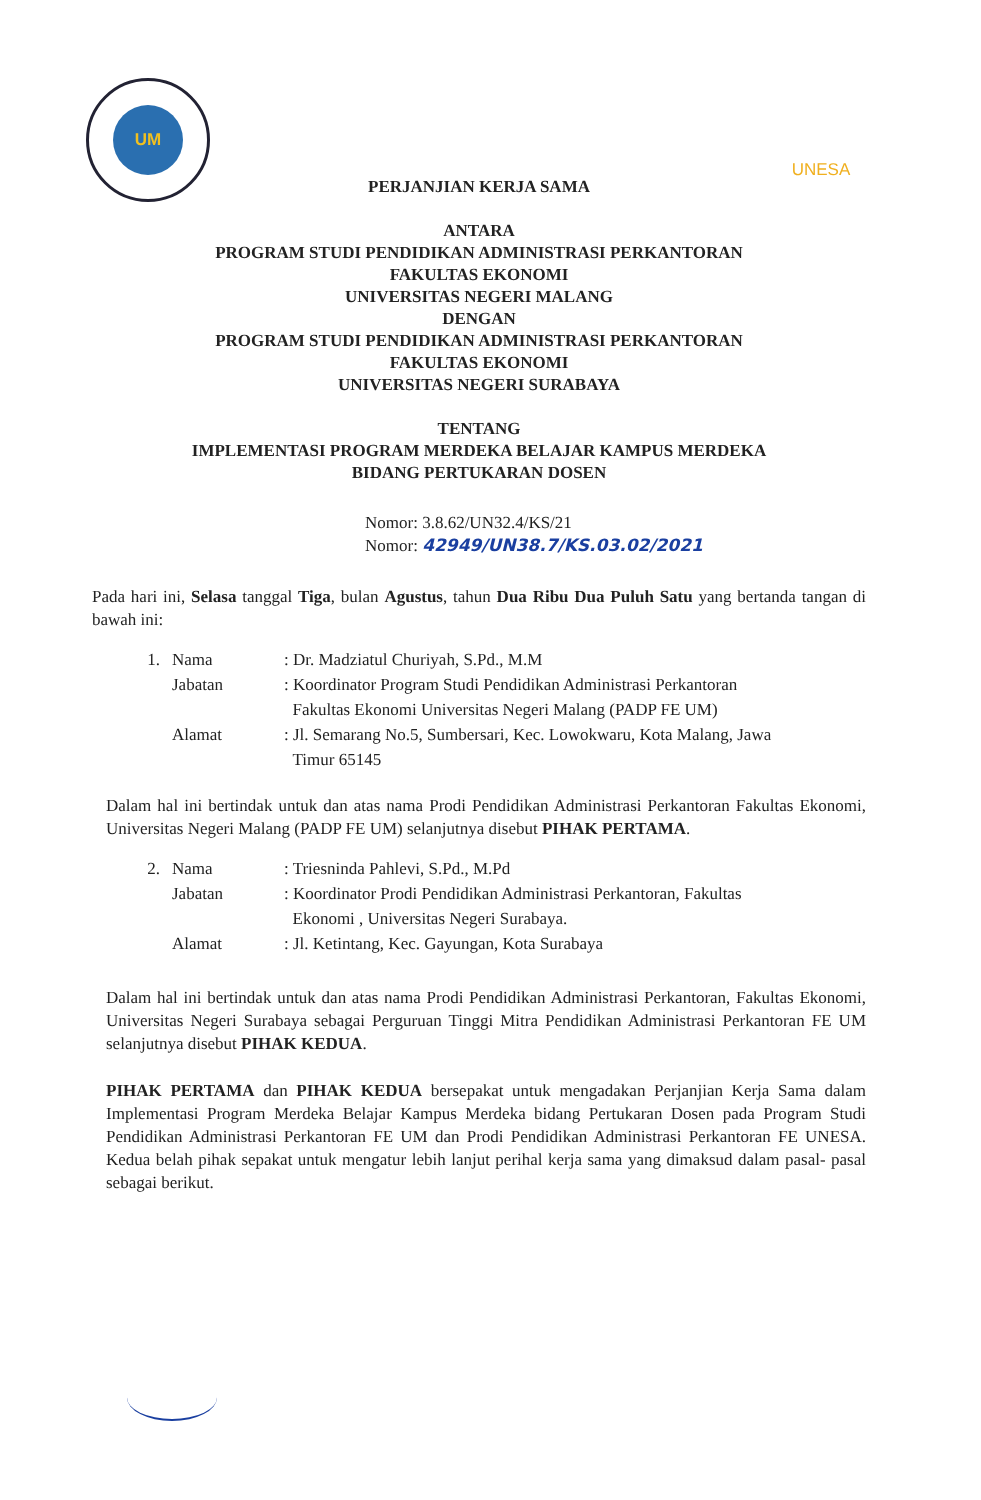UM
UNESA
PERJANJIAN KERJA SAMA
ANTARA
PROGRAM STUDI PENDIDIKAN ADMINISTRASI PERKANTORAN
FAKULTAS EKONOMI
UNIVERSITAS NEGERI MALANG
DENGAN
PROGRAM STUDI PENDIDIKAN ADMINISTRASI PERKANTORAN
FAKULTAS EKONOMI
UNIVERSITAS NEGERI SURABAYA
TENTANG
IMPLEMENTASI PROGRAM MERDEKA BELAJAR KAMPUS MERDEKA
BIDANG PERTUKARAN DOSEN
Nomor: 3.8.62/UN32.4/KS/21
Nomor: 42949/UN38.7/KS.03.02/2021
Pada hari ini, Selasa tanggal Tiga, bulan Agustus, tahun Dua Ribu Dua Puluh Satu yang bertanda tangan di bawah ini:
1. Nama: Dr. Madziatul Churiyah, S.Pd., M.M
Jabatan: Koordinator Program Studi Pendidikan Administrasi Perkantoran
Fakultas Ekonomi Universitas Negeri Malang (PADP FE UM)
Alamat: Jl. Semarang No.5, Sumbersari, Kec. Lowokwaru, Kota Malang, Jawa
Timur 65145
Dalam hal ini bertindak untuk dan atas nama Prodi Pendidikan Administrasi Perkantoran Fakultas Ekonomi, Universitas Negeri Malang (PADP FE UM) selanjutnya disebut PIHAK PERTAMA.
2. Nama: Triesninda Pahlevi, S.Pd., M.Pd
Jabatan: Koordinator Prodi Pendidikan Administrasi Perkantoran, Fakultas
Ekonomi , Universitas Negeri Surabaya.
Alamat: Jl. Ketintang, Kec. Gayungan, Kota Surabaya
Dalam hal ini bertindak untuk dan atas nama Prodi Pendidikan Administrasi Perkantoran, Fakultas Ekonomi, Universitas Negeri Surabaya sebagai Perguruan Tinggi Mitra Pendidikan Administrasi Perkantoran FE UM selanjutnya disebut PIHAK KEDUA.
PIHAK PERTAMA dan PIHAK KEDUA bersepakat untuk mengadakan Perjanjian Kerja Sama dalam Implementasi Program Merdeka Belajar Kampus Merdeka bidang Pertukaran Dosen pada Program Studi Pendidikan Administrasi Perkantoran FE UM dan Prodi Pendidikan Administrasi Perkantoran FE UNESA. Kedua belah pihak sepakat untuk mengatur lebih lanjut perihal kerja sama yang dimaksud dalam pasal- pasal sebagai berikut.